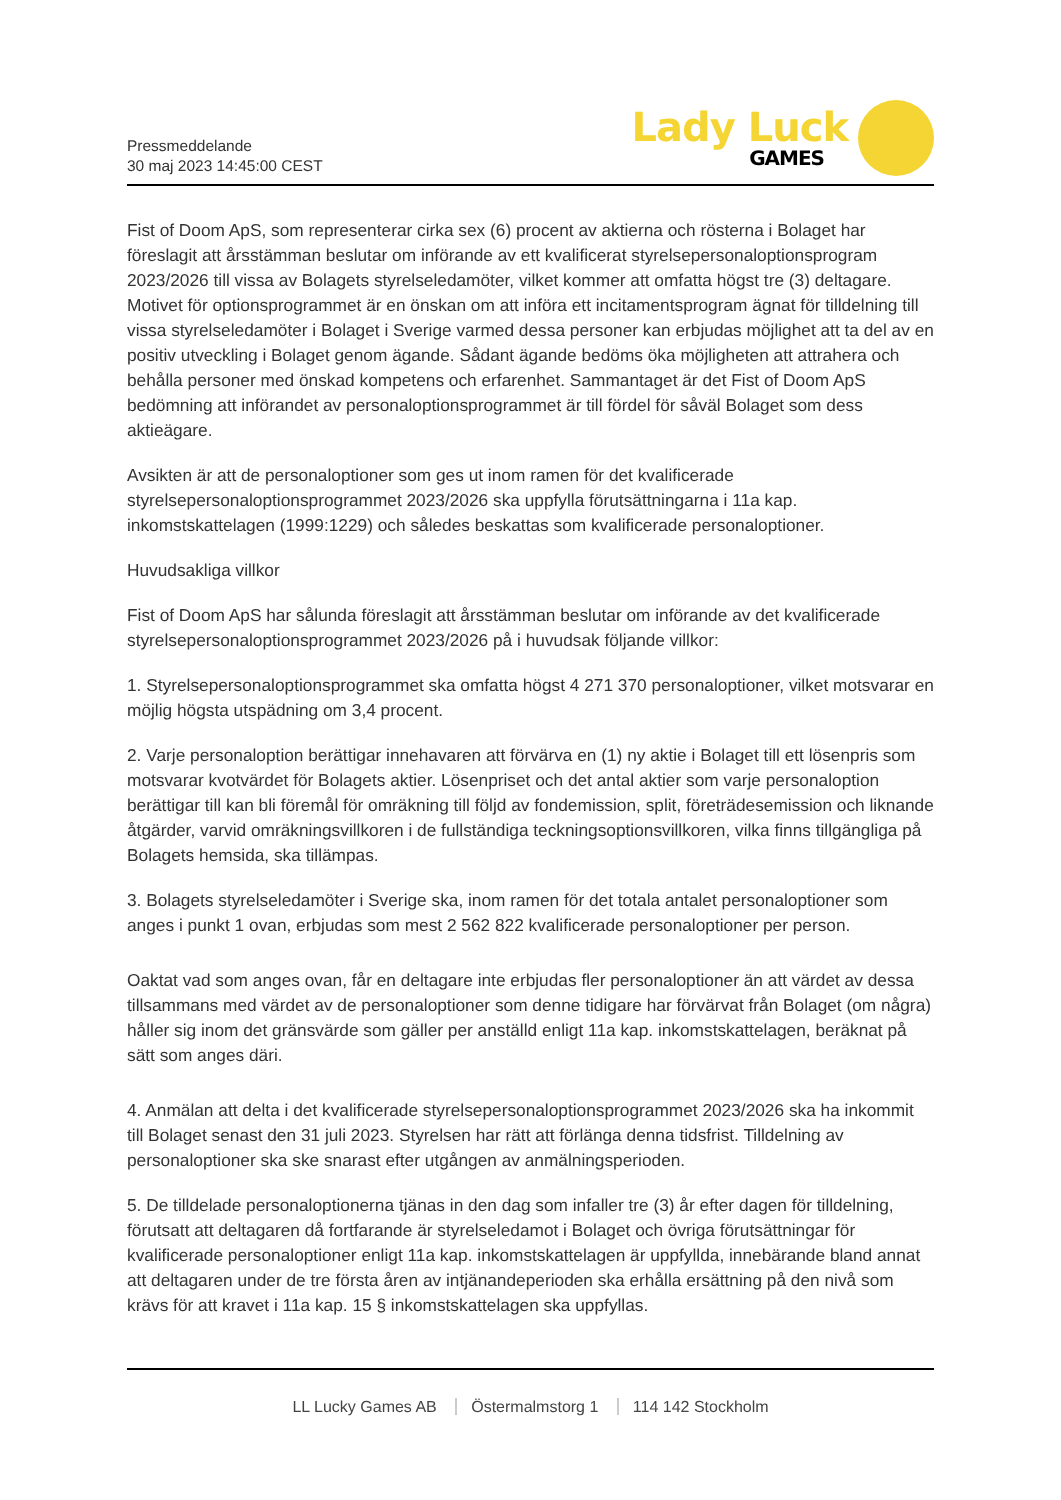Pressmeddelande
30 maj 2023 14:45:00 CEST
Lady Luck
GAMES
Fist of Doom ApS, som representerar cirka sex (6) procent av aktierna och rösterna i Bolaget har föreslagit att årsstämman beslutar om införande av ett kvalificerat styrelsepersonaloptionsprogram 2023/2026 till vissa av Bolagets styrelseledamöter, vilket kommer att omfatta högst tre (3) deltagare. Motivet för optionsprogrammet är en önskan om att införa ett incitamentsprogram ägnat för tilldelning till vissa styrelseledamöter i Bolaget i Sverige varmed dessa personer kan erbjudas möjlighet att ta del av en positiv utveckling i Bolaget genom ägande. Sådant ägande bedöms öka möjligheten att attrahera och behålla personer med önskad kompetens och erfarenhet. Sammantaget är det Fist of Doom ApS bedömning att införandet av personaloptionsprogrammet är till fördel för såväl Bolaget som dess aktieägare.
Avsikten är att de personaloptioner som ges ut inom ramen för det kvalificerade styrelsepersonaloptionsprogrammet 2023/2026 ska uppfylla förutsättningarna i 11a kap. inkomstskattelagen (1999:1229) och således beskattas som kvalificerade personaloptioner.
Huvudsakliga villkor
Fist of Doom ApS har sålunda föreslagit att årsstämman beslutar om införande av det kvalificerade styrelsepersonaloptionsprogrammet 2023/2026 på i huvudsak följande villkor:
1. Styrelsepersonaloptionsprogrammet ska omfatta högst 4 271 370 personaloptioner, vilket motsvarar en möjlig högsta utspädning om 3,4 procent.
2. Varje personaloption berättigar innehavaren att förvärva en (1) ny aktie i Bolaget till ett lösenpris som motsvarar kvotvärdet för Bolagets aktier. Lösenpriset och det antal aktier som varje personaloption berättigar till kan bli föremål för omräkning till följd av fondemission, split, företrädesemission och liknande åtgärder, varvid omräkningsvillkoren i de fullständiga teckningsoptionsvillkoren, vilka finns tillgängliga på Bolagets hemsida, ska tillämpas.
3. Bolagets styrelseledamöter i Sverige ska, inom ramen för det totala antalet personaloptioner som anges i punkt 1 ovan, erbjudas som mest 2 562 822 kvalificerade personaloptioner per person.
Oaktat vad som anges ovan, får en deltagare inte erbjudas fler personaloptioner än att värdet av dessa tillsammans med värdet av de personaloptioner som denne tidigare har förvärvat från Bolaget (om några) håller sig inom det gränsvärde som gäller per anställd enligt 11a kap. inkomstskattelagen, beräknat på sätt som anges däri.
4. Anmälan att delta i det kvalificerade styrelsepersonaloptionsprogrammet 2023/2026 ska ha inkommit till Bolaget senast den 31 juli 2023. Styrelsen har rätt att förlänga denna tidsfrist. Tilldelning av personaloptioner ska ske snarast efter utgången av anmälningsperioden.
5. De tilldelade personaloptionerna tjänas in den dag som infaller tre (3) år efter dagen för tilldelning, förutsatt att deltagaren då fortfarande är styrelseledamot i Bolaget och övriga förutsättningar för kvalificerade personaloptioner enligt 11a kap. inkomstskattelagen är uppfyllda, innebärande bland annat att deltagaren under de tre första åren av intjänandeperioden ska erhålla ersättning på den nivå som krävs för att kravet i 11a kap. 15 § inkomstskattelagen ska uppfyllas.
LL Lucky Games AB Östermalmstorg 1 114 142 Stockholm